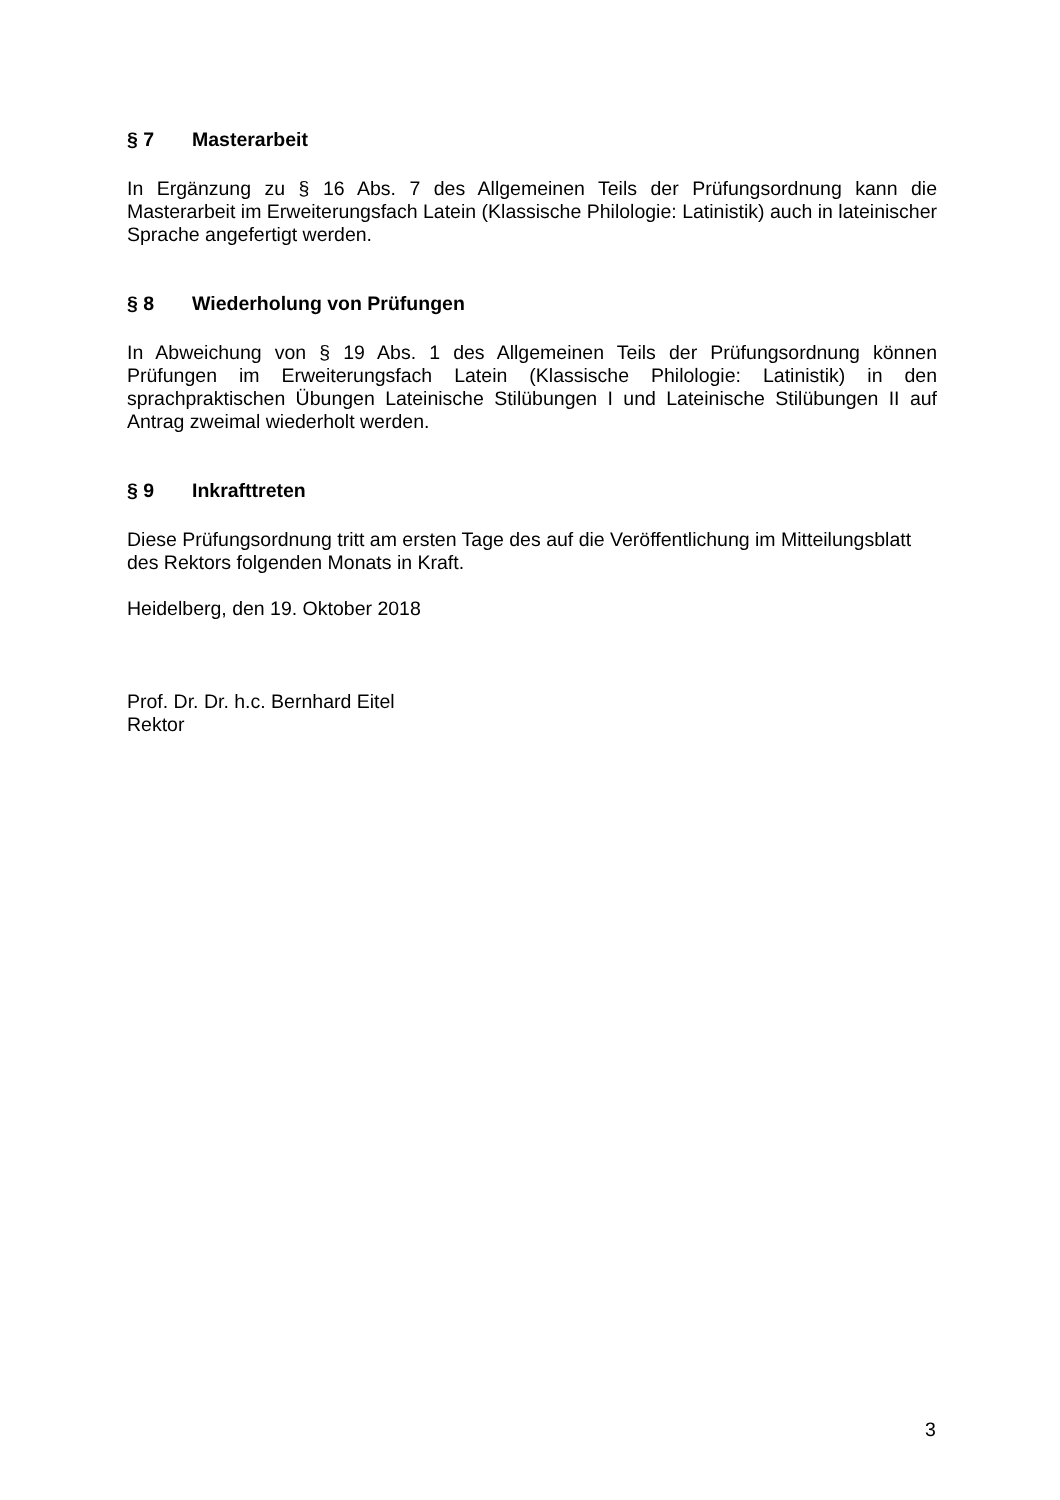§ 7 Masterarbeit
In Ergänzung zu § 16 Abs. 7 des Allgemeinen Teils der Prüfungsordnung kann die Masterarbeit im Erweiterungsfach Latein (Klassische Philologie: Latinistik) auch in lateinischer Sprache angefertigt werden.
§ 8 Wiederholung von Prüfungen
In Abweichung von § 19 Abs. 1 des Allgemeinen Teils der Prüfungsordnung können Prüfungen im Erweiterungsfach Latein (Klassische Philologie: Latinistik) in den sprachpraktischen Übungen Lateinische Stilübungen I und Lateinische Stilübungen II auf Antrag zweimal wiederholt werden.
§ 9 Inkrafttreten
Diese Prüfungsordnung tritt am ersten Tage des auf die Veröffentlichung im Mitteilungsblatt
des Rektors folgenden Monats in Kraft.
Heidelberg, den 19. Oktober 2018
Prof. Dr. Dr. h.c. Bernhard Eitel
Rektor
3